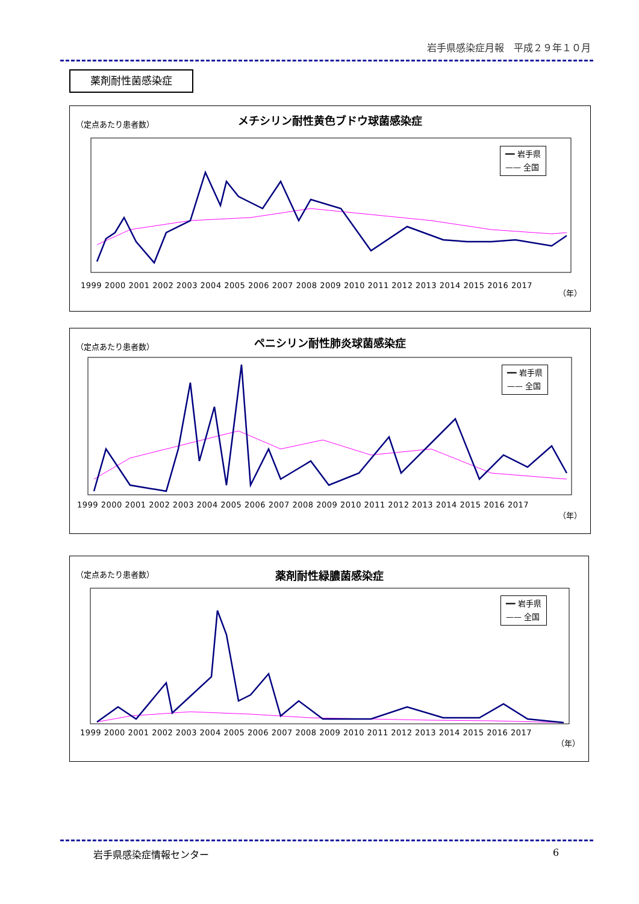岩手県感染症月報　平成２９年１０月
薬剤耐性菌感染症
（定点あたり患者数）
メチシリン耐性黄色ブドウ球菌感染症
━━ 岩手県
—— 全国
1999 2000 2001 2002 2003 2004 2005 2006 2007 2008 2009 2010 2011 2012 2013 2014 2015 2016 2017
（年）
（定点あたり患者数）
ペニシリン耐性肺炎球菌感染症
━━ 岩手県
—— 全国
1999 2000 2001 2002 2003 2004 2005 2006 2007 2008 2009 2010 2011 2012 2013 2014 2015 2016 2017
（年）
（定点あたり患者数）
薬剤耐性緑膿菌感染症
━━ 岩手県
—— 全国
1999 2000 2001 2002 2003 2004 2005 2006 2007 2008 2009 2010 2011 2012 2013 2014 2015 2016 2017
（年）
岩手県感染症情報センター 6